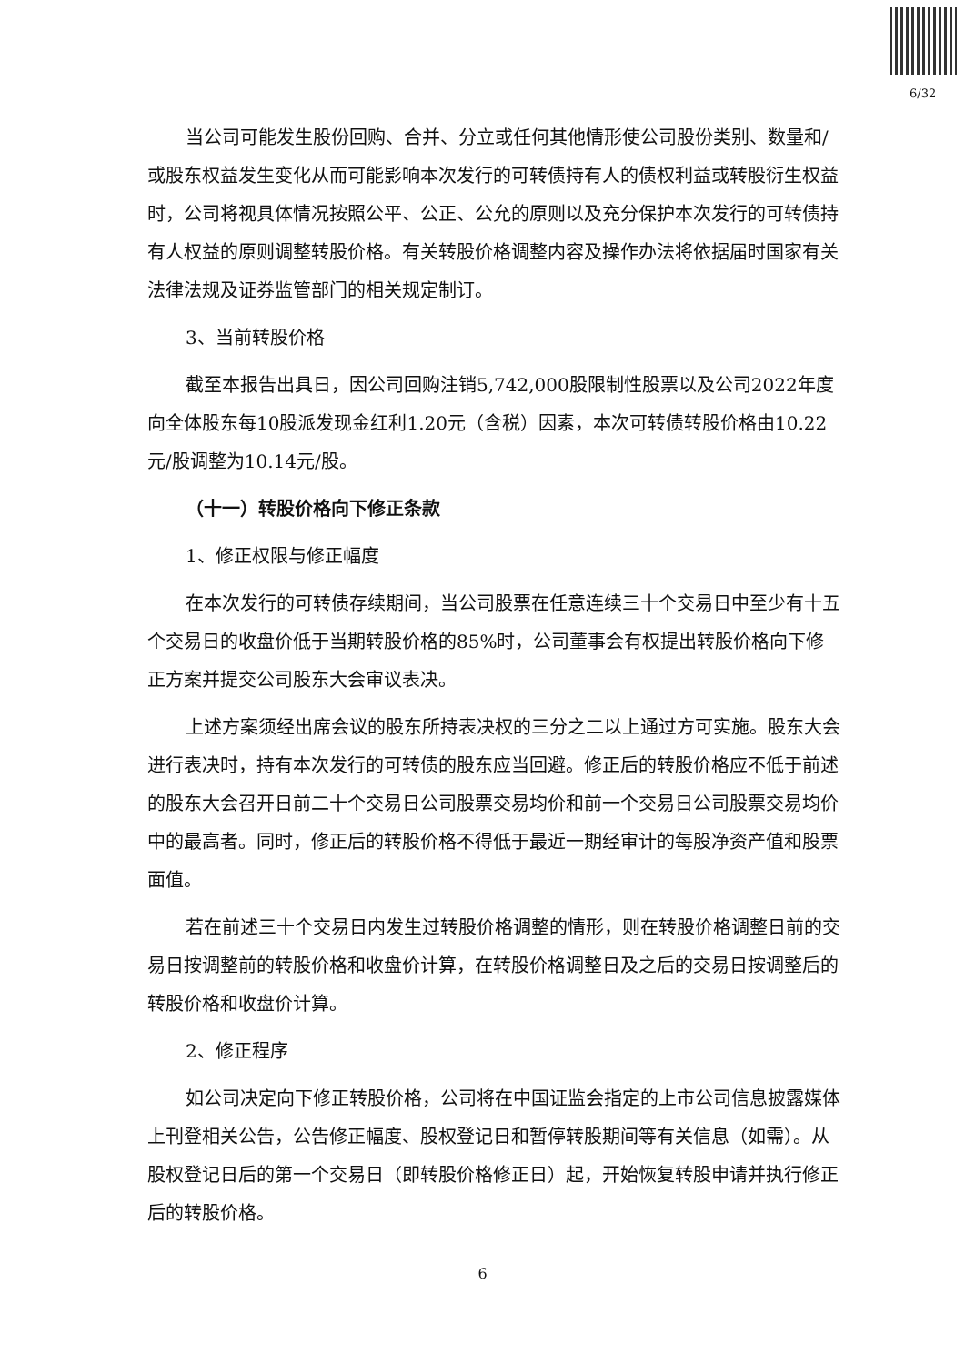6/32
当公司可能发生股份回购、合并、分立或任何其他情形使公司股份类别、数量和/或股东权益发生变化从而可能影响本次发行的可转债持有人的债权利益或转股衍生权益时，公司将视具体情况按照公平、公正、公允的原则以及充分保护本次发行的可转债持有人权益的原则调整转股价格。有关转股价格调整内容及操作办法将依据届时国家有关法律法规及证券监管部门的相关规定制订。
3、当前转股价格
截至本报告出具日，因公司回购注销5,742,000股限制性股票以及公司2022年度向全体股东每10股派发现金红利1.20元（含税）因素，本次可转债转股价格由10.22元/股调整为10.14元/股。
（十一）转股价格向下修正条款
1、修正权限与修正幅度
在本次发行的可转债存续期间，当公司股票在任意连续三十个交易日中至少有十五个交易日的收盘价低于当期转股价格的85%时，公司董事会有权提出转股价格向下修正方案并提交公司股东大会审议表决。
上述方案须经出席会议的股东所持表决权的三分之二以上通过方可实施。股东大会进行表决时，持有本次发行的可转债的股东应当回避。修正后的转股价格应不低于前述的股东大会召开日前二十个交易日公司股票交易均价和前一个交易日公司股票交易均价中的最高者。同时，修正后的转股价格不得低于最近一期经审计的每股净资产值和股票面值。
若在前述三十个交易日内发生过转股价格调整的情形，则在转股价格调整日前的交易日按调整前的转股价格和收盘价计算，在转股价格调整日及之后的交易日按调整后的转股价格和收盘价计算。
2、修正程序
如公司决定向下修正转股价格，公司将在中国证监会指定的上市公司信息披露媒体上刊登相关公告，公告修正幅度、股权登记日和暂停转股期间等有关信息（如需）。从股权登记日后的第一个交易日（即转股价格修正日）起，开始恢复转股申请并执行修正后的转股价格。
6